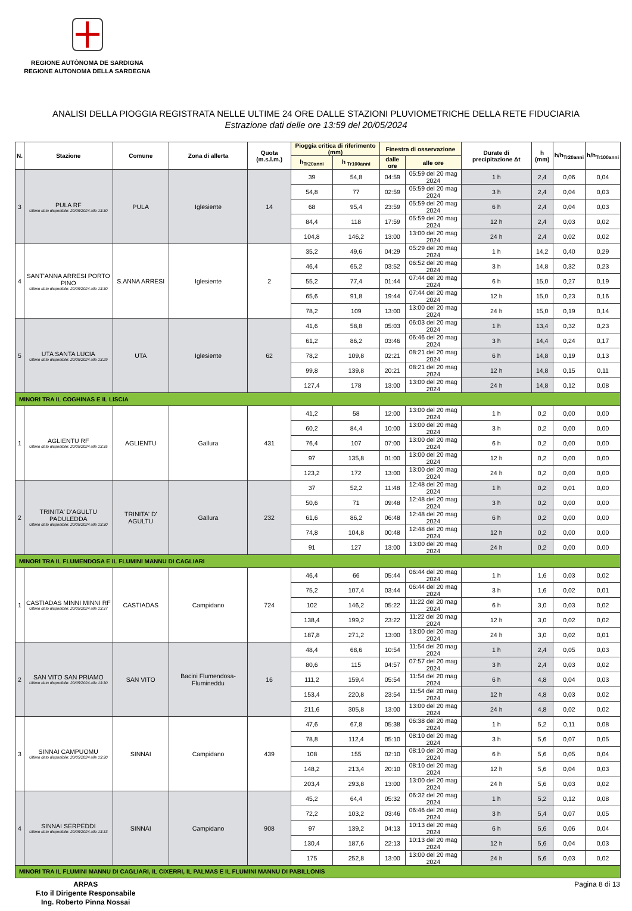REGIONE AUTÒNOMA DE SARDIGNA
REGIONE AUTONOMA DELLA SARDEGNA
ANALISI DELLA PIOGGIA REGISTRATA NELLE ULTIME 24 ORE DALLE STAZIONI PLUVIOMETRICHE DELLA RETE FIDUCIARIA
Estrazione dati delle ore 13:59 del 20/05/2024
| N. | Stazione | Comune | Zona di allerta | Quota (m.s.l.m.) | Pioggia critica di riferimento (mm) | | Finestra di osservazione | | Durate di precipitazione Δt | h (mm) | h/h<sub>Tr20anni</sub> | h/h<sub>Tr100anni</sub> |
| --- | --- | --- | --- | --- | --- | --- | --- | --- | --- | --- | --- | --- |
| | | | | | h<sub>Tr20anni</sub> | h <sub>Tr100anni</sub> | dalle ore | alle ore | | | | |
| 3 | PULA RF Ultimo dato disponibile: 20/05/2024 alle 13:30 | PULA | Iglesiente | 14 | 39 | 54,8 | 04:59 | 05:59 del 20 mag 2024 | 1 h | 2,4 | 0,06 | 0,04 |
| | | | | | 54,8 | 77 | 02:59 | 05:59 del 20 mag 2024 | 3 h | 2,4 | 0,04 | 0,03 |
| | | | | | 68 | 95,4 | 23:59 | 05:59 del 20 mag 2024 | 6 h | 2,4 | 0,04 | 0,03 |
| | | | | | 84,4 | 118 | 17:59 | 05:59 del 20 mag 2024 | 12 h | 2,4 | 0,03 | 0,02 |
| | | | | | 104,8 | 146,2 | 13:00 | 13:00 del 20 mag 2024 | 24 h | 2,4 | 0,02 | 0,02 |
| 4 | SANT'ANNA ARRESI PORTO PINO Ultimo dato disponibile: 20/05/2024 alle 13:30 | S.ANNA ARRESI | Iglesiente | 2 | 35,2 | 49,6 | 04:29 | 05:29 del 20 mag 2024 | 1 h | 14,2 | 0,40 | 0,29 |
| | | | | | 46,4 | 65,2 | 03:52 | 06:52 del 20 mag 2024 | 3 h | 14,8 | 0,32 | 0,23 |
| | | | | | 55,2 | 77,4 | 01:44 | 07:44 del 20 mag 2024 | 6 h | 15,0 | 0,27 | 0,19 |
| | | | | | 65,6 | 91,8 | 19:44 | 07:44 del 20 mag 2024 | 12 h | 15,0 | 0,23 | 0,16 |
| | | | | | 78,2 | 109 | 13:00 | 13:00 del 20 mag 2024 | 24 h | 15,0 | 0,19 | 0,14 |
| 5 | UTA SANTA LUCIA Ultimo dato disponibile: 20/05/2024 alle 13:29 | UTA | Iglesiente | 62 | 41,6 | 58,8 | 05:03 | 06:03 del 20 mag 2024 | 1 h | 13,4 | 0,32 | 0,23 |
| | | | | | 61,2 | 86,2 | 03:46 | 06:46 del 20 mag 2024 | 3 h | 14,4 | 0,24 | 0,17 |
| | | | | | 78,2 | 109,8 | 02:21 | 08:21 del 20 mag 2024 | 6 h | 14,8 | 0,19 | 0,13 |
| | | | | | 99,8 | 139,8 | 20:21 | 08:21 del 20 mag 2024 | 12 h | 14,8 | 0,15 | 0,11 |
| | | | | | 127,4 | 178 | 13:00 | 13:00 del 20 mag 2024 | 24 h | 14,8 | 0,12 | 0,08 |
| MINORI TRA IL COGHINAS E IL LISCIA | | | | | | | | | | | | |
| 1 | AGLIENTU RF Ultimo dato disponibile: 20/05/2024 alle 13:35 | AGLIENTU | Gallura | 431 | 41,2 | 58 | 12:00 | 13:00 del 20 mag 2024 | 1 h | 0,2 | 0,00 | 0,00 |
| | | | | | 60,2 | 84,4 | 10:00 | 13:00 del 20 mag 2024 | 3 h | 0,2 | 0,00 | 0,00 |
| | | | | | 76,4 | 107 | 07:00 | 13:00 del 20 mag 2024 | 6 h | 0,2 | 0,00 | 0,00 |
| | | | | | 97 | 135,8 | 01:00 | 13:00 del 20 mag 2024 | 12 h | 0,2 | 0,00 | 0,00 |
| | | | | | 123,2 | 172 | 13:00 | 13:00 del 20 mag 2024 | 24 h | 0,2 | 0,00 | 0,00 |
| 2 | TRINITA' D'AGULTU PADULEDDA Ultimo dato disponibile: 20/05/2024 alle 13:30 | TRINITA' D' AGULTU | Gallura | 232 | 37 | 52,2 | 11:48 | 12:48 del 20 mag 2024 | 1 h | 0,2 | 0,01 | 0,00 |
| | | | | | 50,6 | 71 | 09:48 | 12:48 del 20 mag 2024 | 3 h | 0,2 | 0,00 | 0,00 |
| | | | | | 61,6 | 86,2 | 06:48 | 12:48 del 20 mag 2024 | 6 h | 0,2 | 0,00 | 0,00 |
| | | | | | 74,8 | 104,8 | 00:48 | 12:48 del 20 mag 2024 | 12 h | 0,2 | 0,00 | 0,00 |
| | | | | | 91 | 127 | 13:00 | 13:00 del 20 mag 2024 | 24 h | 0,2 | 0,00 | 0,00 |
| MINORI TRA IL FLUMENDOSA E IL FLUMINI MANNU DI CAGLIARI | | | | | | | | | | | | |
| 1 | CASTIADAS MINNI MINNI RF Ultimo dato disponibile: 20/05/2024 alle 13:37 | CASTIADAS | Campidano | 724 | 46,4 | 66 | 05:44 | 06:44 del 20 mag 2024 | 1 h | 1,6 | 0,03 | 0,02 |
| | | | | | 75,2 | 107,4 | 03:44 | 06:44 del 20 mag 2024 | 3 h | 1,6 | 0,02 | 0,01 |
| | | | | | 102 | 146,2 | 05:22 | 11:22 del 20 mag 2024 | 6 h | 3,0 | 0,03 | 0,02 |
| | | | | | 138,4 | 199,2 | 23:22 | 11:22 del 20 mag 2024 | 12 h | 3,0 | 0,02 | 0,02 |
| | | | | | 187,8 | 271,2 | 13:00 | 13:00 del 20 mag 2024 | 24 h | 3,0 | 0,02 | 0,01 |
| 2 | SAN VITO SAN PRIAMO Ultimo dato disponibile: 20/05/2024 alle 13:30 | SAN VITO | Bacini Flumendosa-Flumineddu | 16 | 48,4 | 68,6 | 10:54 | 11:54 del 20 mag 2024 | 1 h | 2,4 | 0,05 | 0,03 |
| | | | | | 80,6 | 115 | 04:57 | 07:57 del 20 mag 2024 | 3 h | 2,4 | 0,03 | 0,02 |
| | | | | | 111,2 | 159,4 | 05:54 | 11:54 del 20 mag 2024 | 6 h | 4,8 | 0,04 | 0,03 |
| | | | | | 153,4 | 220,8 | 23:54 | 11:54 del 20 mag 2024 | 12 h | 4,8 | 0,03 | 0,02 |
| | | | | | 211,6 | 305,8 | 13:00 | 13:00 del 20 mag 2024 | 24 h | 4,8 | 0,02 | 0,02 |
| 3 | SINNAI CAMPUOMU Ultimo dato disponibile: 20/05/2024 alle 13:30 | SINNAI | Campidano | 439 | 47,6 | 67,8 | 05:38 | 06:38 del 20 mag 2024 | 1 h | 5,2 | 0,11 | 0,08 |
| | | | | | 78,8 | 112,4 | 05:10 | 08:10 del 20 mag 2024 | 3 h | 5,6 | 0,07 | 0,05 |
| | | | | | 108 | 155 | 02:10 | 08:10 del 20 mag 2024 | 6 h | 5,6 | 0,05 | 0,04 |
| | | | | | 148,2 | 213,4 | 20:10 | 08:10 del 20 mag 2024 | 12 h | 5,6 | 0,04 | 0,03 |
| | | | | | 203,4 | 293,8 | 13:00 | 13:00 del 20 mag 2024 | 24 h | 5,6 | 0,03 | 0,02 |
| 4 | SINNAI SERPEDDI Ultimo dato disponibile: 20/05/2024 alle 13:33 | SINNAI | Campidano | 908 | 45,2 | 64,4 | 05:32 | 06:32 del 20 mag 2024 | 1 h | 5,2 | 0,12 | 0,08 |
| | | | | | 72,2 | 103,2 | 03:46 | 06:46 del 20 mag 2024 | 3 h | 5,4 | 0,07 | 0,05 |
| | | | | | 97 | 139,2 | 04:13 | 10:13 del 20 mag 2024 | 6 h | 5,6 | 0,06 | 0,04 |
| | | | | | 130,4 | 187,6 | 22:13 | 10:13 del 20 mag 2024 | 12 h | 5,6 | 0,04 | 0,03 |
| | | | | | 175 | 252,8 | 13:00 | 13:00 del 20 mag 2024 | 24 h | 5,6 | 0,03 | 0,02 |
| MINORI TRA IL FLUMINI MANNU DI CAGLIARI, IL CIXERRI, IL PALMAS E IL FLUMINI MANNU DI PABILLONIS | | | | | | | | | | | | |
ARPAS
F.to il Dirigente Responsabile
Ing. Roberto Pinna Nossai
Pagina 8 di 13